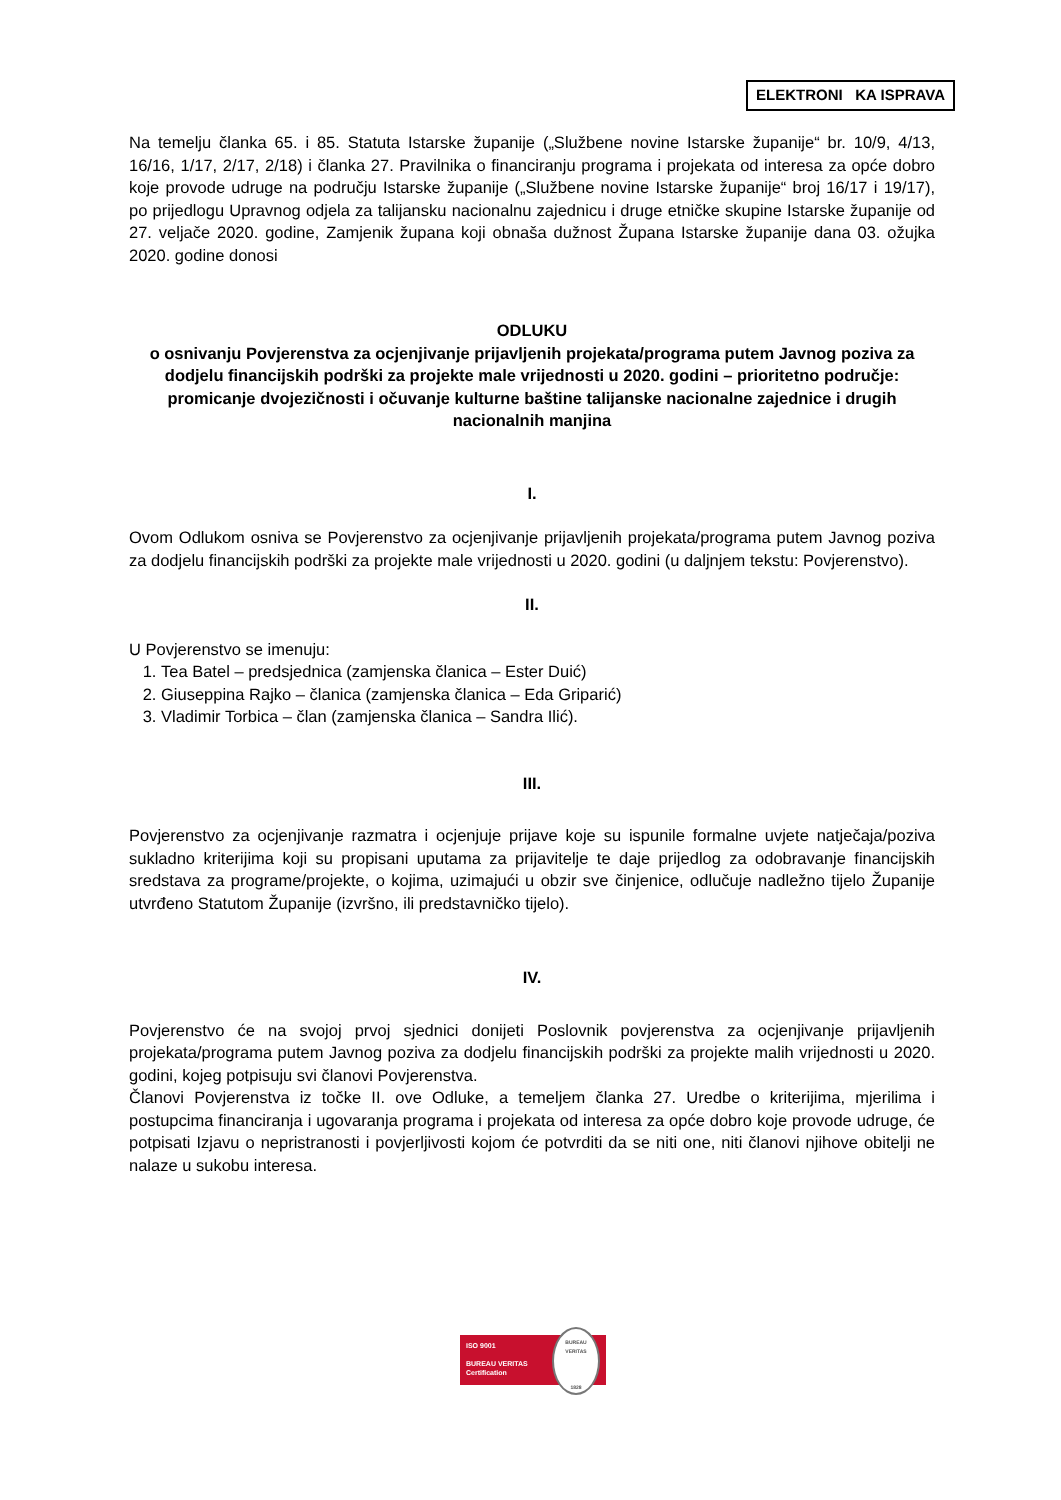ELEKTRONI KA ISPRAVA
Na temelju članka 65. i 85. Statuta Istarske županije („Službene novine Istarske županije“ br. 10/9, 4/13, 16/16, 1/17, 2/17, 2/18) i članka 27. Pravilnika o financiranju programa i projekata od interesa za opće dobro koje provode udruge na području Istarske županije („Službene novine Istarske županije“ broj 16/17 i 19/17), po prijedlogu Upravnog odjela za talijansku nacionalnu zajednicu i druge etničke skupine Istarske županije od 27. veljače 2020. godine, Zamjenik župana koji obnaša dužnost Župana Istarske županije dana 03. ožujka 2020. godine donosi
ODLUKU
o osnivanju Povjerenstva za ocjenjivanje prijavljenih projekata/programa putem Javnog poziva za dodjelu financijskih podrški za projekte male vrijednosti u 2020. godini – prioritetno područje: promicanje dvojezičnosti i očuvanje kulturne baštine talijanske nacionalne zajednice i drugih nacionalnih manjina
I.
Ovom Odlukom osniva se Povjerenstvo za ocjenjivanje prijavljenih projekata/programa putem Javnog poziva za dodjelu financijskih podrški za projekte male vrijednosti u 2020. godini (u daljnjem tekstu: Povjerenstvo).
II.
U Povjerenstvo se imenuju:
1. Tea Batel – predsjednica (zamjenska članica – Ester Duić)
2. Giuseppina Rajko – članica (zamjenska članica – Eda Griparić)
3. Vladimir Torbica – član (zamjenska članica – Sandra Ilić).
III.
Povjerenstvo za ocjenjivanje razmatra i ocjenjuje prijave koje su ispunile formalne uvjete natječaja/poziva sukladno kriterijima koji su propisani uputama za prijavitelje te daje prijedlog za odobravanje financijskih sredstava za programe/projekte, o kojima, uzimajući u obzir sve činjenice, odlučuje nadležno tijelo Županije utvrđeno Statutom Županije (izvršno, ili predstavničko tijelo).
IV.
Povjerenstvo će na svojoj prvoj sjednici donijeti Poslovnik povjerenstva za ocjenjivanje prijavljenih projekata/programa putem Javnog poziva za dodjelu financijskih podrški za projekte malih vrijednosti u 2020. godini, kojeg potpisuju svi članovi Povjerenstva.
Članovi Povjerenstva iz točke II. ove Odluke, a temeljem članka 27. Uredbe o kriterijima, mjerilima i postupcima financiranja i ugovaranja programa i projekata od interesa za opće dobro koje provode udruge, će potpisati Izjavu o nepristranosti i povjerljivosti kojom će potvrditi da se niti one, niti članovi njihove obitelji ne nalaze u sukobu interesa.
ISO 9001
BUREAU VERITAS
Certification
BUREAU VERITAS
1828